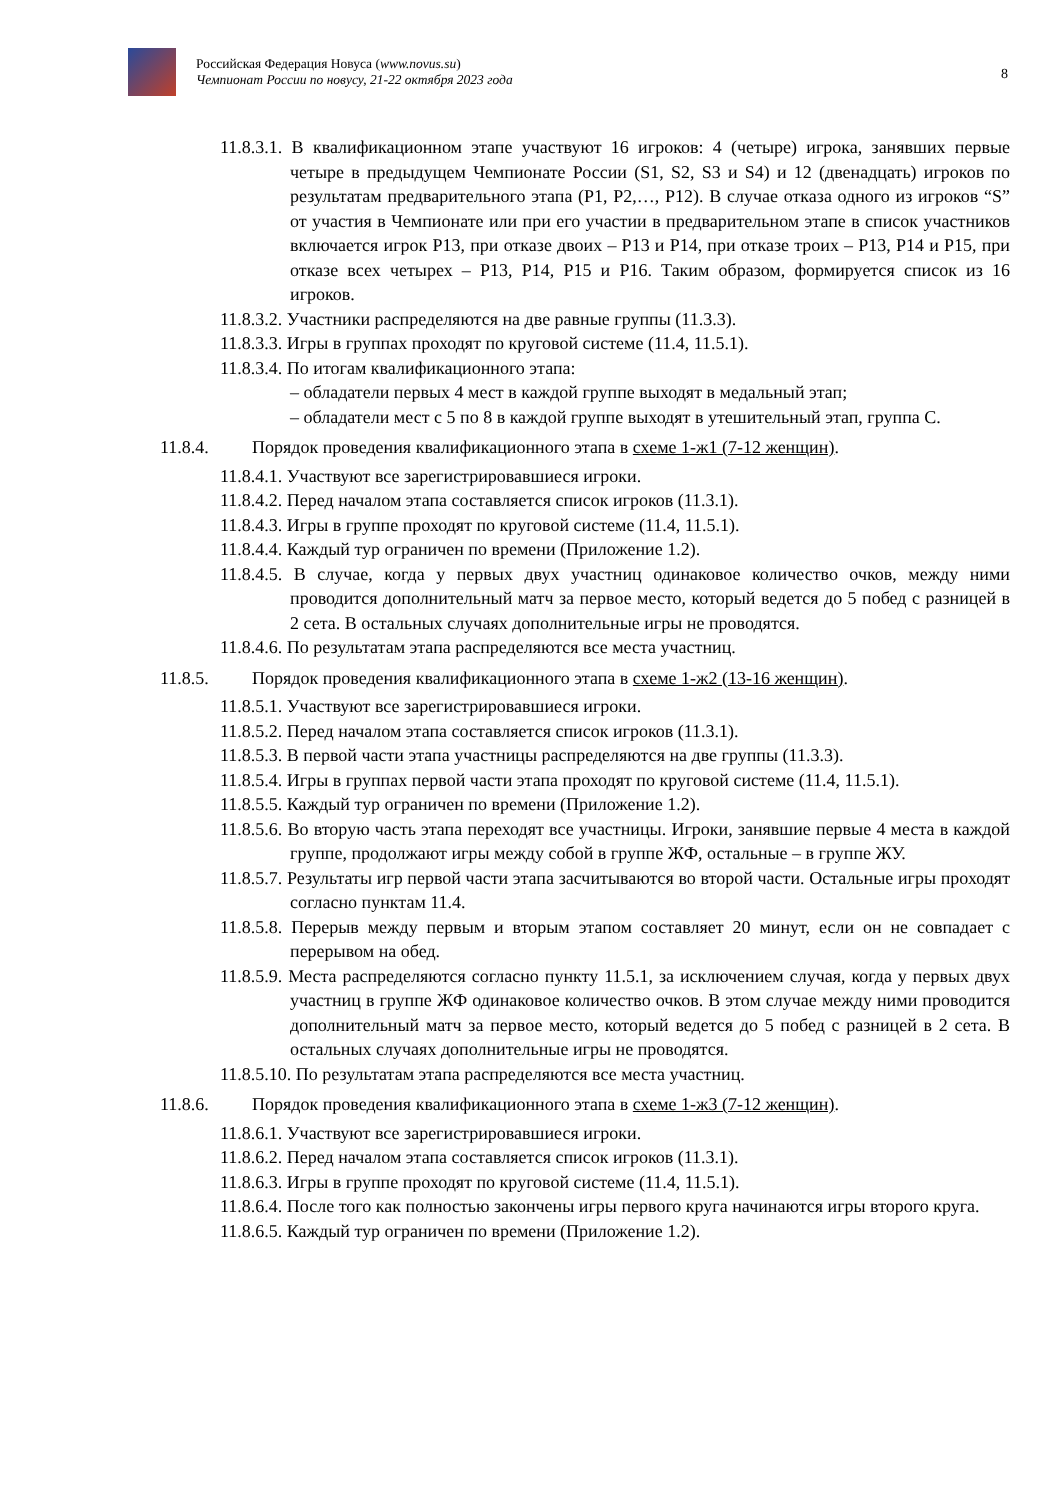Российская Федерация Новуса (www.novus.su)
Чемпионат России по новусу, 21-22 октября 2023 года
8
11.8.3.1. В квалификационном этапе участвуют 16 игроков: 4 (четыре) игрока, занявших первые четыре в предыдущем Чемпионате России (S1, S2, S3 и S4) и 12 (двенадцать) игроков по результатам предварительного этапа (P1, P2,…, P12). В случае отказа одного из игроков “S” от участия в Чемпионате или при его участии в предварительном этапе в список участников включается игрок P13, при отказе двоих – P13 и P14, при отказе троих – P13, P14 и P15, при отказе всех четырех – P13, P14, P15 и P16. Таким образом, формируется список из 16 игроков.
11.8.3.2. Участники распределяются на две равные группы (11.3.3).
11.8.3.3. Игры в группах проходят по круговой системе (11.4, 11.5.1).
11.8.3.4. По итогам квалификационного этапа:
– обладатели первых 4 мест в каждой группе выходят в медальный этап;
– обладатели мест с 5 по 8 в каждой группе выходят в утешительный этап, группа C.
11.8.4. Порядок проведения квалификационного этапа в схеме 1-ж1 (7-12 женщин).
11.8.4.1. Участвуют все зарегистрировавшиеся игроки.
11.8.4.2. Перед началом этапа составляется список игроков (11.3.1).
11.8.4.3. Игры в группе проходят по круговой системе (11.4, 11.5.1).
11.8.4.4. Каждый тур ограничен по времени (Приложение 1.2).
11.8.4.5. В случае, когда у первых двух участниц одинаковое количество очков, между ними проводится дополнительный матч за первое место, который ведется до 5 побед с разницей в 2 сета. В остальных случаях дополнительные игры не проводятся.
11.8.4.6. По результатам этапа распределяются все места участниц.
11.8.5. Порядок проведения квалификационного этапа в схеме 1-ж2 (13-16 женщин).
11.8.5.1. Участвуют все зарегистрировавшиеся игроки.
11.8.5.2. Перед началом этапа составляется список игроков (11.3.1).
11.8.5.3. В первой части этапа участницы распределяются на две группы (11.3.3).
11.8.5.4. Игры в группах первой части этапа проходят по круговой системе (11.4, 11.5.1).
11.8.5.5. Каждый тур ограничен по времени (Приложение 1.2).
11.8.5.6. Во вторую часть этапа переходят все участницы. Игроки, занявшие первые 4 места в каждой группе, продолжают игры между собой в группе ЖФ, остальные – в группе ЖУ.
11.8.5.7. Результаты игр первой части этапа засчитываются во второй части. Остальные игры проходят согласно пунктам 11.4.
11.8.5.8. Перерыв между первым и вторым этапом составляет 20 минут, если он не совпадает с перерывом на обед.
11.8.5.9. Места распределяются согласно пункту 11.5.1, за исключением случая, когда у первых двух участниц в группе ЖФ одинаковое количество очков. В этом случае между ними проводится дополнительный матч за первое место, который ведется до 5 побед с разницей в 2 сета. В остальных случаях дополнительные игры не проводятся.
11.8.5.10. По результатам этапа распределяются все места участниц.
11.8.6. Порядок проведения квалификационного этапа в схеме 1-ж3 (7-12 женщин).
11.8.6.1. Участвуют все зарегистрировавшиеся игроки.
11.8.6.2. Перед началом этапа составляется список игроков (11.3.1).
11.8.6.3. Игры в группе проходят по круговой системе (11.4, 11.5.1).
11.8.6.4. После того как полностью закончены игры первого круга начинаются игры второго круга.
11.8.6.5. Каждый тур ограничен по времени (Приложение 1.2).